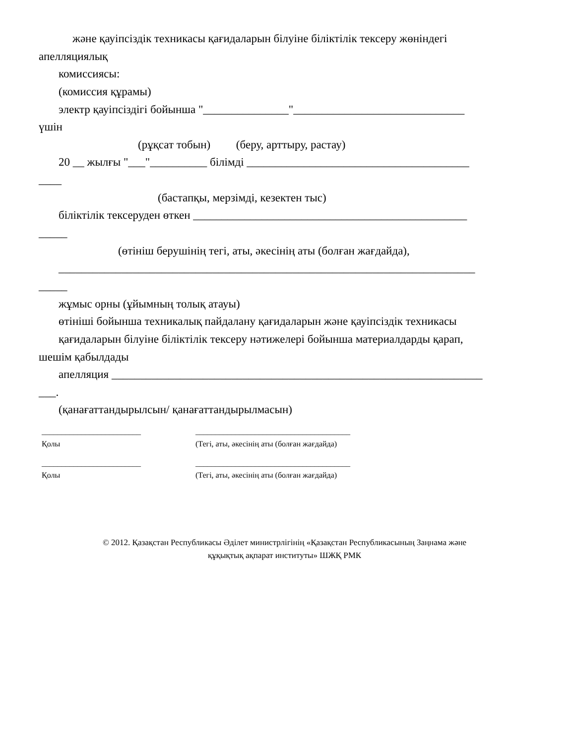және қауіпсіздік техникасы қағидаларын білуіне біліктілік тексеру жөніндегі
апелляциялық
комиссиясы:
(комиссия құрамы)
электр қауіпсіздігі бойынша "_______________"______________________________
үшін
(рұқсат тобын) (беру, арттыру, растау)
20 __ жылғы "___"__________ білімді _______________________________________
____
(бастапқы, мерзімді, кезектен тыс)
біліктілік тексеруден өткен ________________________________________________
_____
(өтініш берушінің тегі, аты, әкесінің аты (болған жағдайда),
_________________________________________________________________________
_____
жұмыс орны (ұйымның толық атауы)
өтініші бойынша техникалық пайдалану қағидаларын және қауіпсіздік техникасы
қағидаларын білуіне біліктілік тексеру нәтижелері бойынша материалдарды қарап,
шешім қабылдады
апелляция _________________________________________________________________
___.
(қанағаттандырылсын/ қанағаттандырылмасын)
_________________________
Қолы
_______________________________________
(Тегі, аты, әкесінің аты (болған жағдайда)
_________________________
Қолы
_______________________________________
(Тегі, аты, әкесінің аты (болған жағдайда)
© 2012. Қазақстан Республикасы Әділет министрлігінің «Қазақстан Республикасының Заңнама және
құқықтық ақпарат институты» ШЖҚ РМК